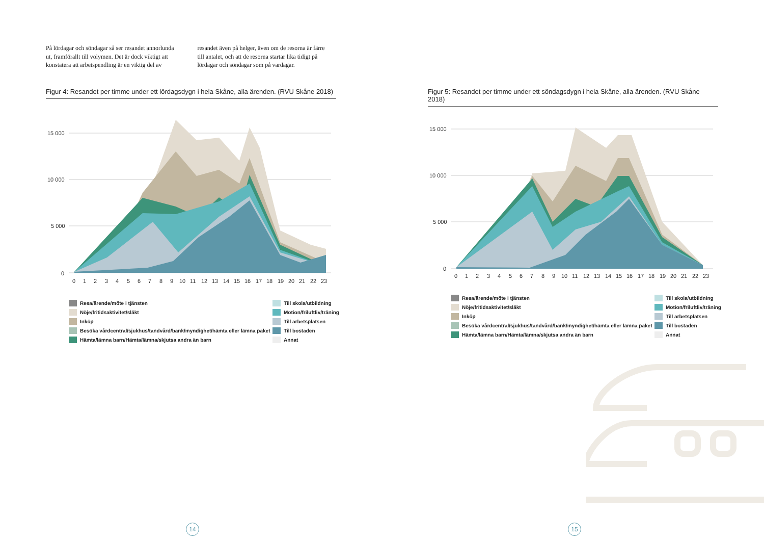På lördagar och söndagar så ser resandet annorlunda ut, framförallt till volymen. Det är dock viktigt att konstatera att arbetspendling är en viktig del av resandet även på helger, även om de resorna är färre till antalet, och att de resorna startar lika tidigt på lördagar och söndagar som på vardagar.
Figur 4: Resandet per timme under ett lördagsdygn i hela Skåne, alla ärenden. (RVU Skåne 2018)
15 000
10 000
5 000
0
0
1
2
3
4
5
6
7
8
9
10
11
12
13
14
15
16
17
18
19
20
21
22
23
Resa/ärende/möte i tjänsten
Till skola/utbildning
Nöje/fritidsaktivitet/släkt
Motion/friluftliv/träning
Inköp
Till arbetsplatsen
Besöka vårdcentral/sjukhus/tandvård/bank/myndighet/hämta eller lämna paket
Till bostaden
Hämta/lämna barn/Hämta/lämna/skjutsa andra än barn
Annat
14
Figur 5: Resandet per timme under ett söndagsdygn i hela Skåne, alla ärenden. (RVU Skåne 2018)
15 000
10 000
5 000
0
0
1
2
3
4
5
6
7
8
9
10
11
12
13
14
15
16
17
18
19
20
21
22
23
Resa/ärende/möte i tjänsten
Till skola/utbildning
Nöje/fritidsaktivitet/släkt
Motion/friluftliv/träning
Inköp
Till arbetsplatsen
Besöka vårdcentral/sjukhus/tandvård/bank/myndighet/hämta eller lämna paket
Till bostaden
Hämta/lämna barn/Hämta/lämna/skjutsa andra än barn
Annat
15